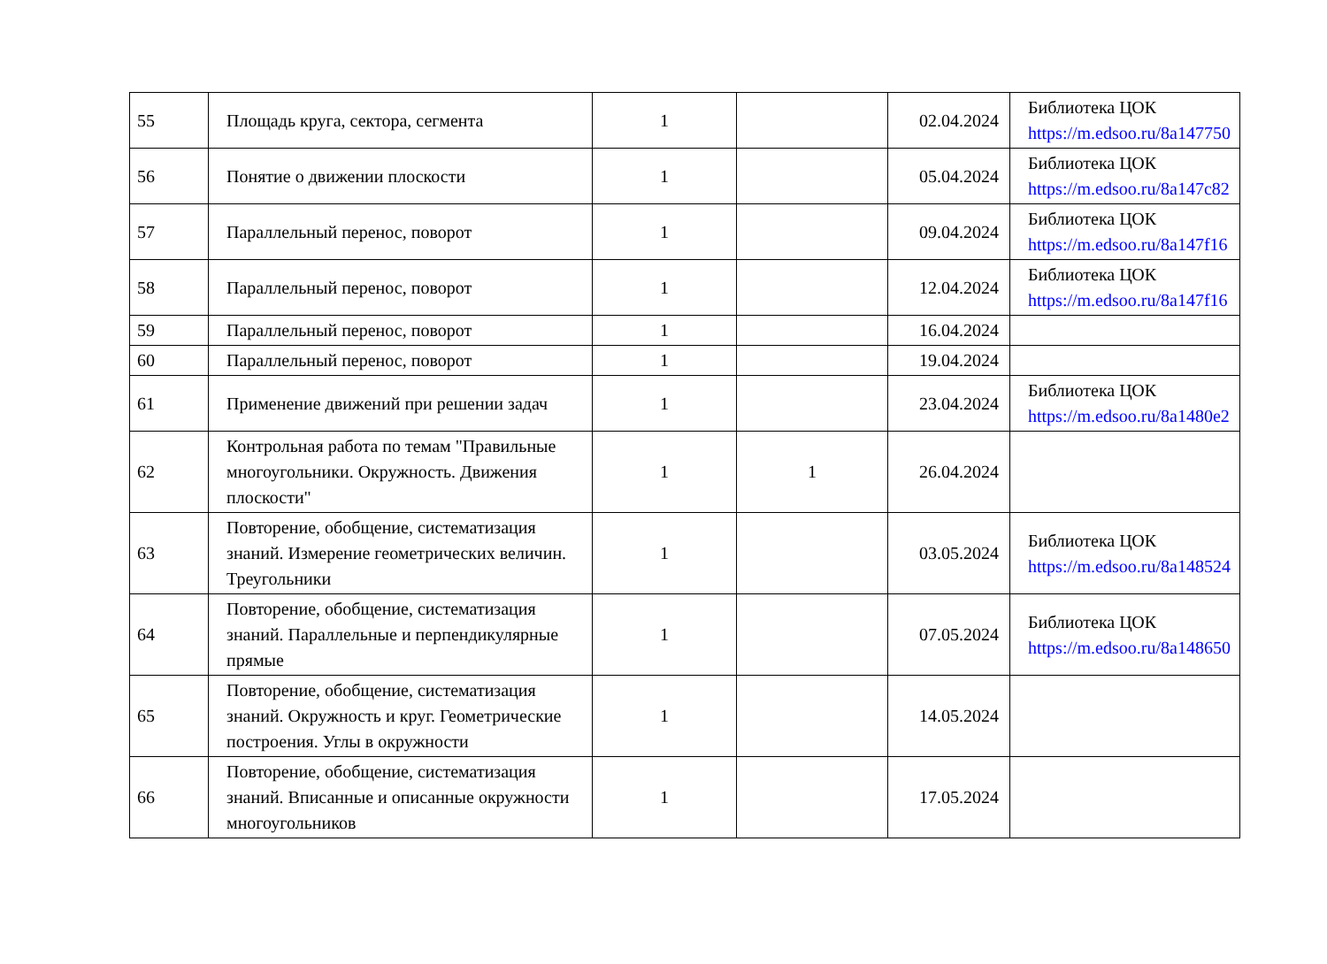| 55 | Площадь круга, сектора, сегмента | 1 | | 02.04.2024 | Библиотека ЦОК https://m.edsoo.ru/8a147750 |
| 56 | Понятие о движении плоскости | 1 | | 05.04.2024 | Библиотека ЦОК https://m.edsoo.ru/8a147c82 |
| 57 | Параллельный перенос, поворот | 1 | | 09.04.2024 | Библиотека ЦОК https://m.edsoo.ru/8a147f16 |
| 58 | Параллельный перенос, поворот | 1 | | 12.04.2024 | Библиотека ЦОК https://m.edsoo.ru/8a147f16 |
| 59 | Параллельный перенос, поворот | 1 | | 16.04.2024 | |
| 60 | Параллельный перенос, поворот | 1 | | 19.04.2024 | |
| 61 | Применение движений при решении задач | 1 | | 23.04.2024 | Библиотека ЦОК https://m.edsoo.ru/8a1480e2 |
| 62 | Контрольная работа по темам "Правильные многоугольники. Окружность. Движения плоскости" | 1 | 1 | 26.04.2024 | |
| 63 | Повторение, обобщение, систематизация знаний. Измерение геометрических величин. Треугольники | 1 | | 03.05.2024 | Библиотека ЦОК https://m.edsoo.ru/8a148524 |
| 64 | Повторение, обобщение, систематизация знаний. Параллельные и перпендикулярные прямые | 1 | | 07.05.2024 | Библиотека ЦОК https://m.edsoo.ru/8a148650 |
| 65 | Повторение, обобщение, систематизация знаний. Окружность и круг. Геометрические построения. Углы в окружности | 1 | | 14.05.2024 | |
| 66 | Повторение, обобщение, систематизация знаний. Вписанные и описанные окружности многоугольников | 1 | | 17.05.2024 | |